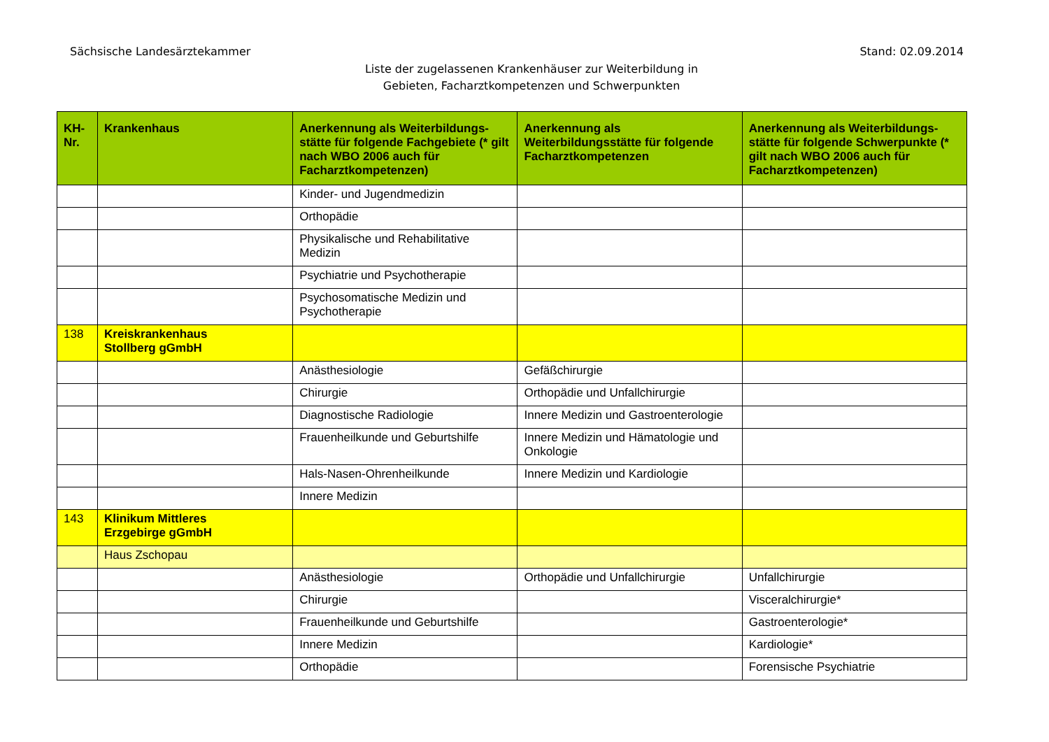Sächsische Landesärztekammer Stand: 02.09.2014
Liste der zugelassenen Krankenhäuser zur Weiterbildung in
Gebieten, Facharztkompetenzen und Schwerpunkten
| KH- Nr. | Krankenhaus | Anerkennung als Weiterbildungs-stätte für folgende Fachgebiete (* gilt nach WBO 2006 auch für Facharztkompetenzen) | Anerkennung als Weiterbildungsstätte für folgende Facharztkompetenzen | Anerkennung als Weiterbildungs-stätte für folgende Schwerpunkte (* gilt nach WBO 2006 auch für Facharztkompetenzen) |
| --- | --- | --- | --- | --- |
| | | Kinder- und Jugendmedizin | | |
| | | Orthopädie | | |
| | | Physikalische und Rehabilitative Medizin | | |
| | | Psychiatrie und Psychotherapie | | |
| | | Psychosomatische Medizin und Psychotherapie | | |
| 138 | Kreiskrankenhaus Stollberg gGmbH | | | |
| | | Anästhesiologie | Gefäßchirurgie | |
| | | Chirurgie | Orthopädie und Unfallchirurgie | |
| | | Diagnostische Radiologie | Innere Medizin und Gastroenterologie | |
| | | Frauenheilkunde und Geburtshilfe | Innere Medizin und Hämatologie und Onkologie | |
| | | Hals-Nasen-Ohrenheilkunde | Innere Medizin und Kardiologie | |
| | | Innere Medizin | | |
| 143 | Klinikum Mittleres Erzgebirge gGmbH | | | |
| | Haus Zschopau | | | |
| | | Anästhesiologie | Orthopädie und Unfallchirurgie | Unfallchirurgie |
| | | Chirurgie | | Visceralchirurgie* |
| | | Frauenheilkunde und Geburtshilfe | | Gastroenterologie* |
| | | Innere Medizin | | Kardiologie* |
| | | Orthopädie | | Forensische Psychiatrie |